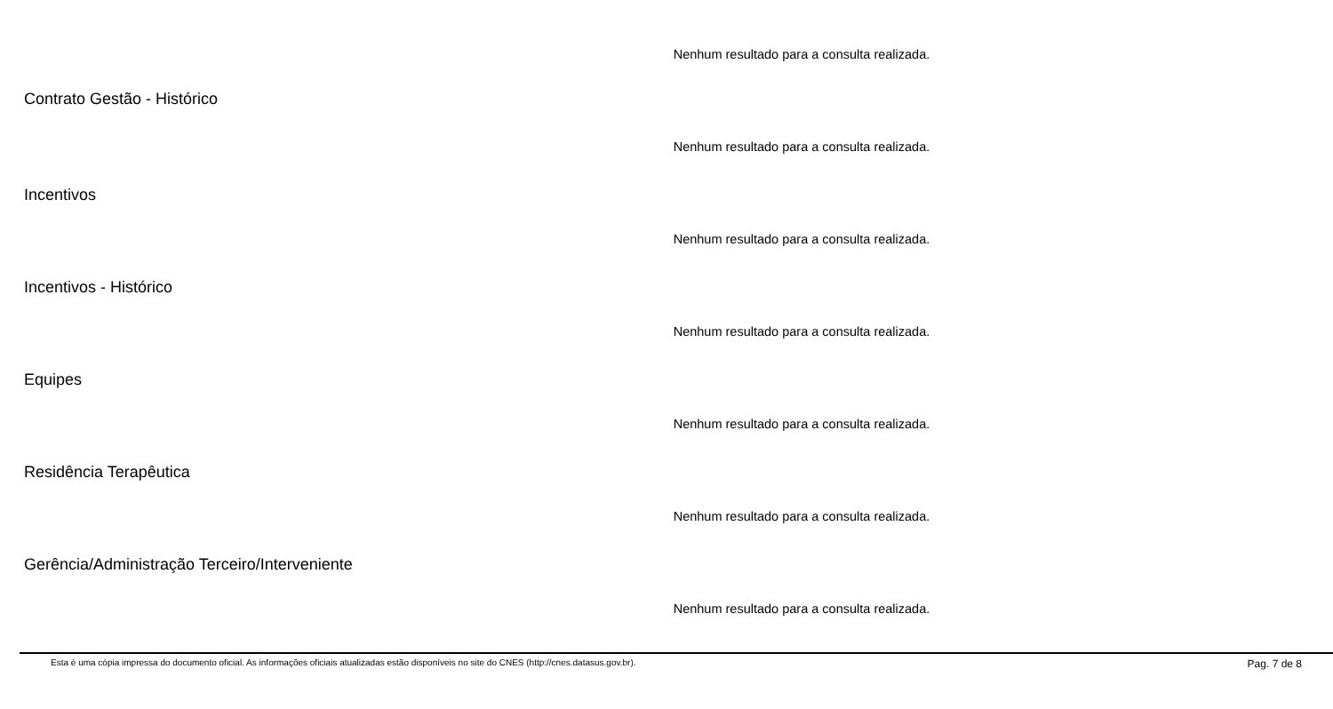Nenhum resultado para a consulta realizada.
Contrato Gestão - Histórico
Nenhum resultado para a consulta realizada.
Incentivos
Nenhum resultado para a consulta realizada.
Incentivos - Histórico
Nenhum resultado para a consulta realizada.
Equipes
Nenhum resultado para a consulta realizada.
Residência Terapêutica
Nenhum resultado para a consulta realizada.
Gerência/Administração Terceiro/Interveniente
Nenhum resultado para a consulta realizada.
Esta é uma cópia impressa do documento oficial. As informações oficiais atualizadas estão disponíveis no site do CNES (http://cnes.datasus.gov.br). Pag. 7 de 8